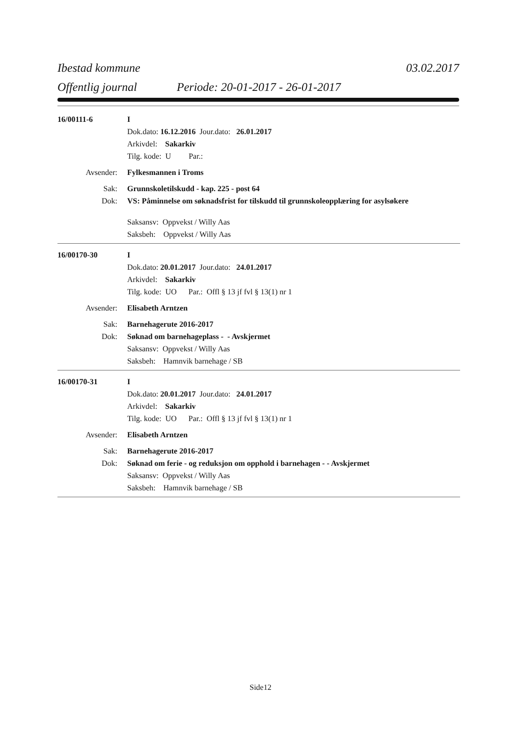Ibestad kommune 03.02.2017
Offentlig journal Periode: 20-01-2017 - 26-01-2017
16/00111-6 I
Dok.dato: 16.12.2016 Jour.dato: 26.01.2017
Arkivdel: Sakarkiv
Tilg. kode: U Par.:
Avsender: Fylkesmannen i Troms
Sak: Grunnskoletilskudd - kap. 225 - post 64
Dok: VS: Påminnelse om søknadsfrist for tilskudd til grunnskoleopplæring for asylsøkere
Saksansv: Oppvekst / Willy Aas
Saksbeh: Oppvekst / Willy Aas
16/00170-30 I
Dok.dato: 20.01.2017 Jour.dato: 24.01.2017
Arkivdel: Sakarkiv
Tilg. kode: UO Par.: Offl § 13 jf fvl § 13(1) nr 1
Avsender: Elisabeth Arntzen
Sak: Barnehagerute 2016-2017
Dok: Søknad om barnehageplass - - Avskjermet
Saksansv: Oppvekst / Willy Aas
Saksbeh: Hamnvik barnehage / SB
16/00170-31 I
Dok.dato: 20.01.2017 Jour.dato: 24.01.2017
Arkivdel: Sakarkiv
Tilg. kode: UO Par.: Offl § 13 jf fvl § 13(1) nr 1
Avsender: Elisabeth Arntzen
Sak: Barnehagerute 2016-2017
Dok: Søknad om ferie - og reduksjon om opphold i barnehagen - - Avskjermet
Saksansv: Oppvekst / Willy Aas
Saksbeh: Hamnvik barnehage / SB
Side12